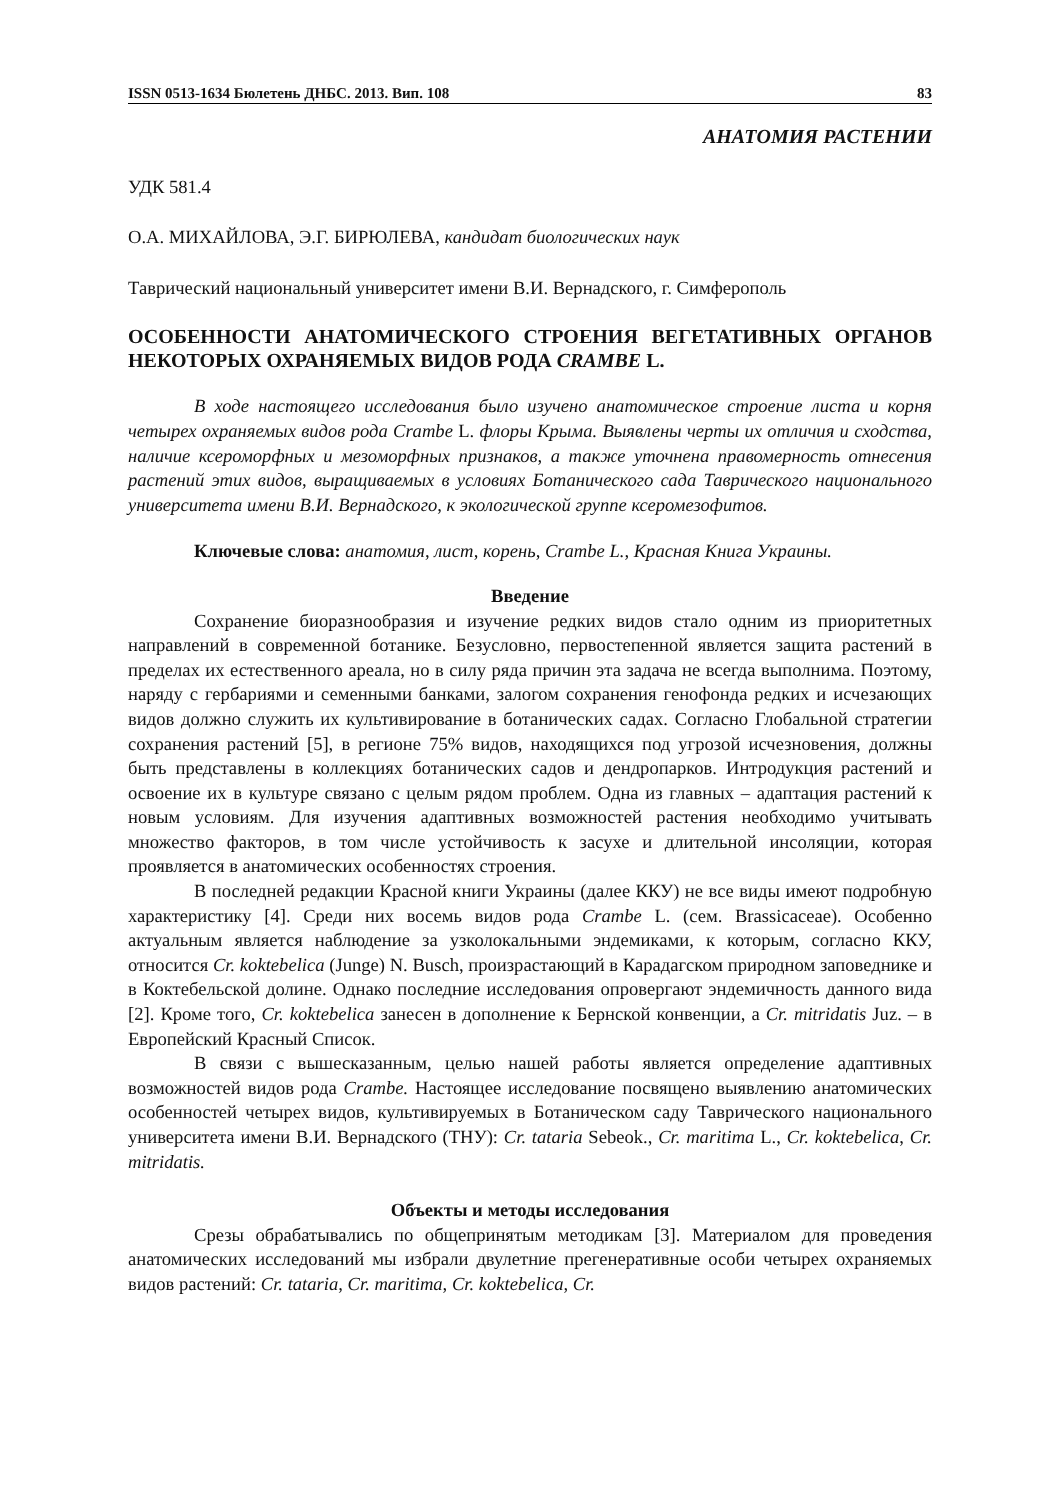ISSN 0513-1634 Бюлетень ДНБС. 2013. Вип. 108 83
АНАТОМИЯ РАСТЕНИИ
УДК 581.4
О.А. МИХАЙЛОВА, Э.Г. БИРЮЛЕВА, кандидат биологических наук
Таврический национальный университет имени В.И. Вернадского, г. Симферополь
ОСОБЕННОСТИ АНАТОМИЧЕСКОГО СТРОЕНИЯ ВЕГЕТАТИВНЫХ ОРГАНОВ НЕКОТОРЫХ ОХРАНЯЕМЫХ ВИДОВ РОДА CRAMBE L.
В ходе настоящего исследования было изучено анатомическое строение листа и корня четырех охраняемых видов рода Crambe L. флоры Крыма. Выявлены черты их отличия и сходства, наличие ксероморфных и мезоморфных признаков, а также уточнена правомерность отнесения растений этих видов, выращиваемых в условиях Ботанического сада Таврического национального университета имени В.И. Вернадского, к экологической группе ксеромезофитов.
Ключевые слова: анатомия, лист, корень, Crambe L., Красная Книга Украины.
Введение
Сохранение биоразнообразия и изучение редких видов стало одним из приоритетных направлений в современной ботанике. Безусловно, первостепенной является защита растений в пределах их естественного ареала, но в силу ряда причин эта задача не всегда выполнима. Поэтому, наряду с гербариями и семенными банками, залогом сохранения генофонда редких и исчезающих видов должно служить их культивирование в ботанических садах. Согласно Глобальной стратегии сохранения растений [5], в регионе 75% видов, находящихся под угрозой исчезновения, должны быть представлены в коллекциях ботанических садов и дендропарков. Интродукция растений и освоение их в культуре связано с целым рядом проблем. Одна из главных – адаптация растений к новым условиям. Для изучения адаптивных возможностей растения необходимо учитывать множество факторов, в том числе устойчивость к засухе и длительной инсоляции, которая проявляется в анатомических особенностях строения.
В последней редакции Красной книги Украины (далее ККУ) не все виды имеют подробную характеристику [4]. Среди них восемь видов рода Crambe L. (сем. Brassicaceae). Особенно актуальным является наблюдение за узколокальными эндемиками, к которым, согласно ККУ, относится Cr. koktebelica (Junge) N. Busch, произрастающий в Карадагском природном заповеднике и в Коктебельской долине. Однако последние исследования опровергают эндемичность данного вида [2]. Кроме того, Cr. koktebelica занесен в дополнение к Бернской конвенции, а Cr. mitridatis Juz. – в Европейский Красный Список.
В связи с вышесказанным, целью нашей работы является определение адаптивных возможностей видов рода Crambe. Настоящее исследование посвящено выявлению анатомических особенностей четырех видов, культивируемых в Ботаническом саду Таврического национального университета имени В.И. Вернадского (ТНУ): Cr. tataria Sebeok., Cr. maritima L., Cr. koktebelica, Cr. mitridatis.
Объекты и методы исследования
Срезы обрабатывались по общепринятым методикам [3]. Материалом для проведения анатомических исследований мы избрали двулетние прегенеративные особи четырех охраняемых видов растений: Cr. tataria, Cr. maritima, Cr. koktebelica, Cr.